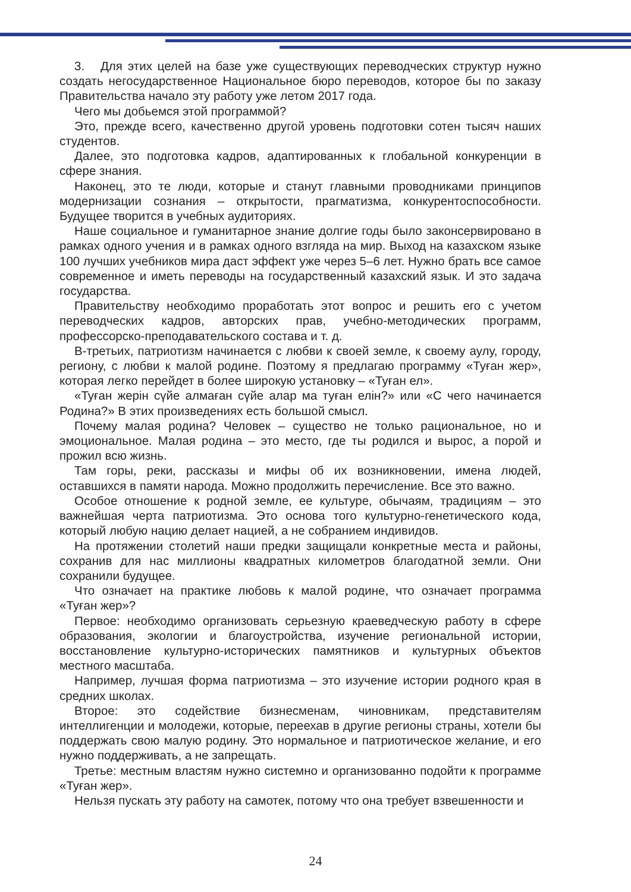3. Для этих целей на базе уже существующих переводческих структур нужно создать негосударственное Национальное бюро переводов, которое бы по заказу Правительства начало эту работу уже летом 2017 года.
Чего мы добьемся этой программой?
Это, прежде всего, качественно другой уровень подготовки сотен тысяч наших студентов.
Далее, это подготовка кадров, адаптированных к глобальной конкуренции в сфере знания.
Наконец, это те люди, которые и станут главными проводниками принципов модернизации сознания – открытости, прагматизма, конкурентоспособности. Будущее творится в учебных аудиториях.
Наше социальное и гуманитарное знание долгие годы было законсервировано в рамках одного учения и в рамках одного взгляда на мир. Выход на казахском языке 100 лучших учебников мира даст эффект уже через 5–6 лет. Нужно брать все самое современное и иметь переводы на государственный казахский язык. И это задача государства.
Правительству необходимо проработать этот вопрос и решить его с учетом переводческих кадров, авторских прав, учебно-методических программ, профессорско-преподавательского состава и т. д.
В-третьих, патриотизм начинается с любви к своей земле, к своему аулу, городу, региону, с любви к малой родине. Поэтому я предлагаю программу «Туған жер», которая легко перейдет в более широкую установку – «Туған ел».
«Туған жерін сүйе алмаған сүйе алар ма туған елін?» или «С чего начинается Родина?» В этих произведениях есть большой смысл.
Почему малая родина? Человек – существо не только рациональное, но и эмоциональное. Малая родина – это место, где ты родился и вырос, а порой и прожил всю жизнь.
Там горы, реки, рассказы и мифы об их возникновении, имена людей, оставшихся в памяти народа. Можно продолжить перечисление. Все это важно.
Особое отношение к родной земле, ее культуре, обычаям, традициям – это важнейшая черта патриотизма. Это основа того культурно-генетического кода, который любую нацию делает нацией, а не собранием индивидов.
На протяжении столетий наши предки защищали конкретные места и районы, сохранив для нас миллионы квадратных километров благодатной земли. Они сохранили будущее.
Что означает на практике любовь к малой родине, что означает программа «Туған жер»?
Первое: необходимо организовать серьезную краеведческую работу в сфере образования, экологии и благоустройства, изучение региональной истории, восстановление культурно-исторических памятников и культурных объектов местного масштаба.
Например, лучшая форма патриотизма – это изучение истории родного края в средних школах.
Второе: это содействие бизнесменам, чиновникам, представителям интеллигенции и молодежи, которые, переехав в другие регионы страны, хотели бы поддержать свою малую родину. Это нормальное и патриотическое желание, и его нужно поддерживать, а не запрещать.
Третье: местным властям нужно системно и организованно подойти к программе «Туған жер».
Нельзя пускать эту работу на самотек, потому что она требует взвешенности и
24